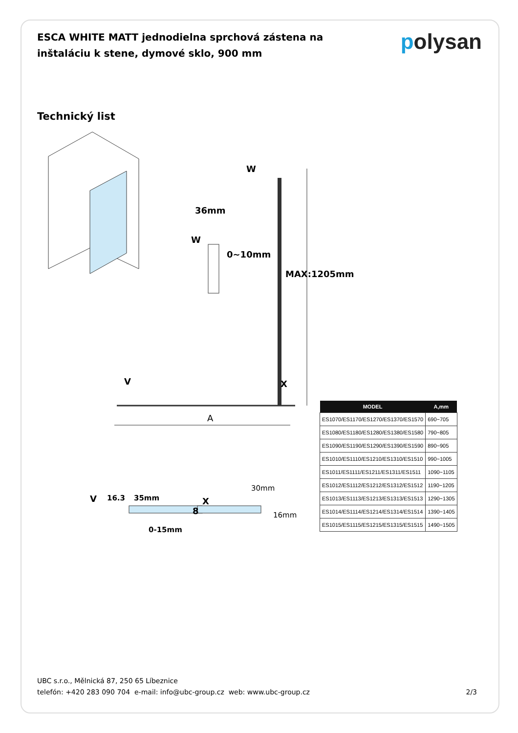ESCA WHITE MATT jednodielna sprchová zástena na inštaláciu k stene, dymové sklo, 900 mm
polysan
Technický list
W
36mm
W
0~10mm
MAX:1205mm
V X
A
V 16.3 35mm
8
X
30mm
16mm
0-15mm
| MODEL | A,mm |
| --- | --- |
| ES1070/ES1170/ES1270/ES1370/ES1570 | 690~705 |
| ES1080/ES1180/ES1280/ES1380/ES1580 | 790~805 |
| ES1090/ES1190/ES1290/ES1390/ES1590 | 890~905 |
| ES1010/ES1110/ES1210/ES1310/ES1510 | 990~1005 |
| ES1011/ES1111/ES1211/ES1311/ES1511 | 1090~1105 |
| ES1012/ES1112/ES1212/ES1312/ES1512 | 1190~1205 |
| ES1013/ES1113/ES1213/ES1313/ES1513 | 1290~1305 |
| ES1014/ES1114/ES1214/ES1314/ES1514 | 1390~1405 |
| ES1015/ES1115/ES1215/ES1315/ES1515 | 1490~1505 |
UBC s.r.o., Mělnická 87, 250 65 Líbeznice
telefón: +420 283 090 704 e-mail: info@ubc-group.cz web: www.ubc-group.cz
2/3